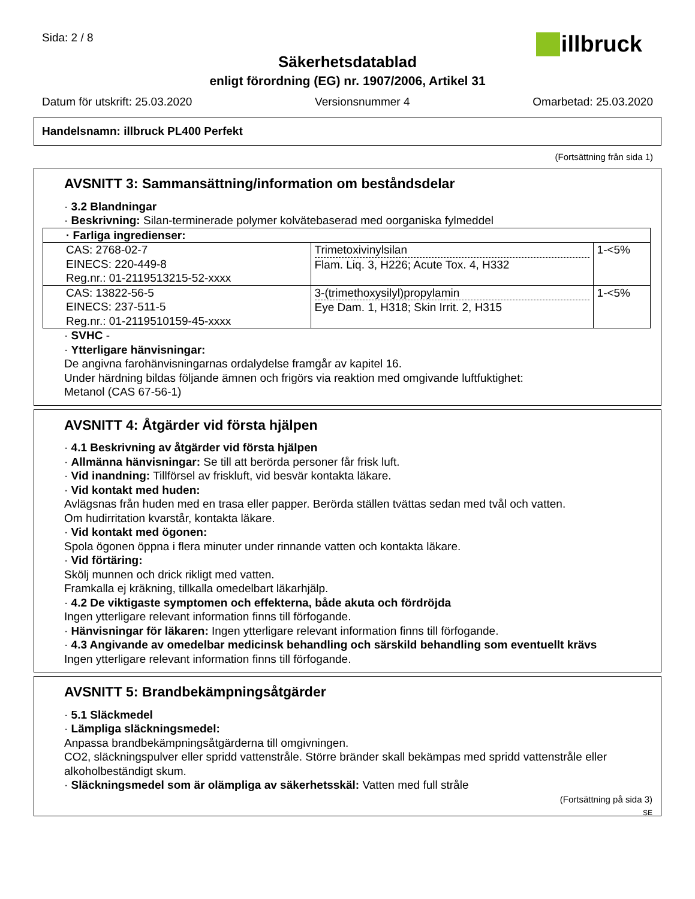Sida: 2 / 8
illbruck
Säkerhetsdatablad
enligt förordning (EG) nr. 1907/2006, Artikel 31
Datum för utskrift: 25.03.2020 Versionsnummer 4 Omarbetad: 25.03.2020
Handelsnamn: illbruck PL400 Perfekt
(Fortsättning från sida 1)
AVSNITT 3: Sammansättning/information om beståndsdelar
· 3.2 Blandningar
· Beskrivning: Silan-terminerade polymer kolvätebaserad med oorganiska fylmeddel
| · Farliga ingredienser: | | |
| CAS: 2768-02-7 EINECS: 220-449-8 Reg.nr.: 01-2119513215-52-xxxx | Trimetoxivinylsilan Flam. Liq. 3, H226; Acute Tox. 4, H332 | 1-<5% |
| CAS: 13822-56-5 EINECS: 237-511-5 Reg.nr.: 01-2119510159-45-xxxx | 3-(trimethoxysilyl)propylamin Eye Dam. 1, H318; Skin Irrit. 2, H315 | 1-<5% |
· SVHC -
· Ytterligare hänvisningar:
De angivna farohänvisningarnas ordalydelse framgår av kapitel 16.
Under härdning bildas följande ämnen och frigörs via reaktion med omgivande luftfuktighet:
Metanol (CAS 67-56-1)
AVSNITT 4: Åtgärder vid första hjälpen
· 4.1 Beskrivning av åtgärder vid första hjälpen
· Allmänna hänvisningar: Se till att berörda personer får frisk luft.
· Vid inandning: Tillförsel av friskluft, vid besvär kontakta läkare.
· Vid kontakt med huden:
Avlägsnas från huden med en trasa eller papper. Berörda ställen tvättas sedan med tvål och vatten.
Om hudirritation kvarstår, kontakta läkare.
· Vid kontakt med ögonen:
Spola ögonen öppna i flera minuter under rinnande vatten och kontakta läkare.
· Vid förtäring:
Skölj munnen och drick rikligt med vatten.
Framkalla ej kräkning, tillkalla omedelbart läkarhjälp.
· 4.2 De viktigaste symptomen och effekterna, både akuta och fördröjda
Ingen ytterligare relevant information finns till förfogande.
· Hänvisningar för läkaren: Ingen ytterligare relevant information finns till förfogande.
· 4.3 Angivande av omedelbar medicinsk behandling och särskild behandling som eventuellt krävs
Ingen ytterligare relevant information finns till förfogande.
AVSNITT 5: Brandbekämpningsåtgärder
· 5.1 Släckmedel
· Lämpliga släckningsmedel:
Anpassa brandbekämpningsåtgärderna till omgivningen.
CO2, släckningspulver eller spridd vattenstråle. Större bränder skall bekämpas med spridd vattenstråle eller alkoholbeständigt skum.
· Släckningsmedel som är olämpliga av säkerhetsskäl: Vatten med full stråle
(Fortsättning på sida 3)
SE